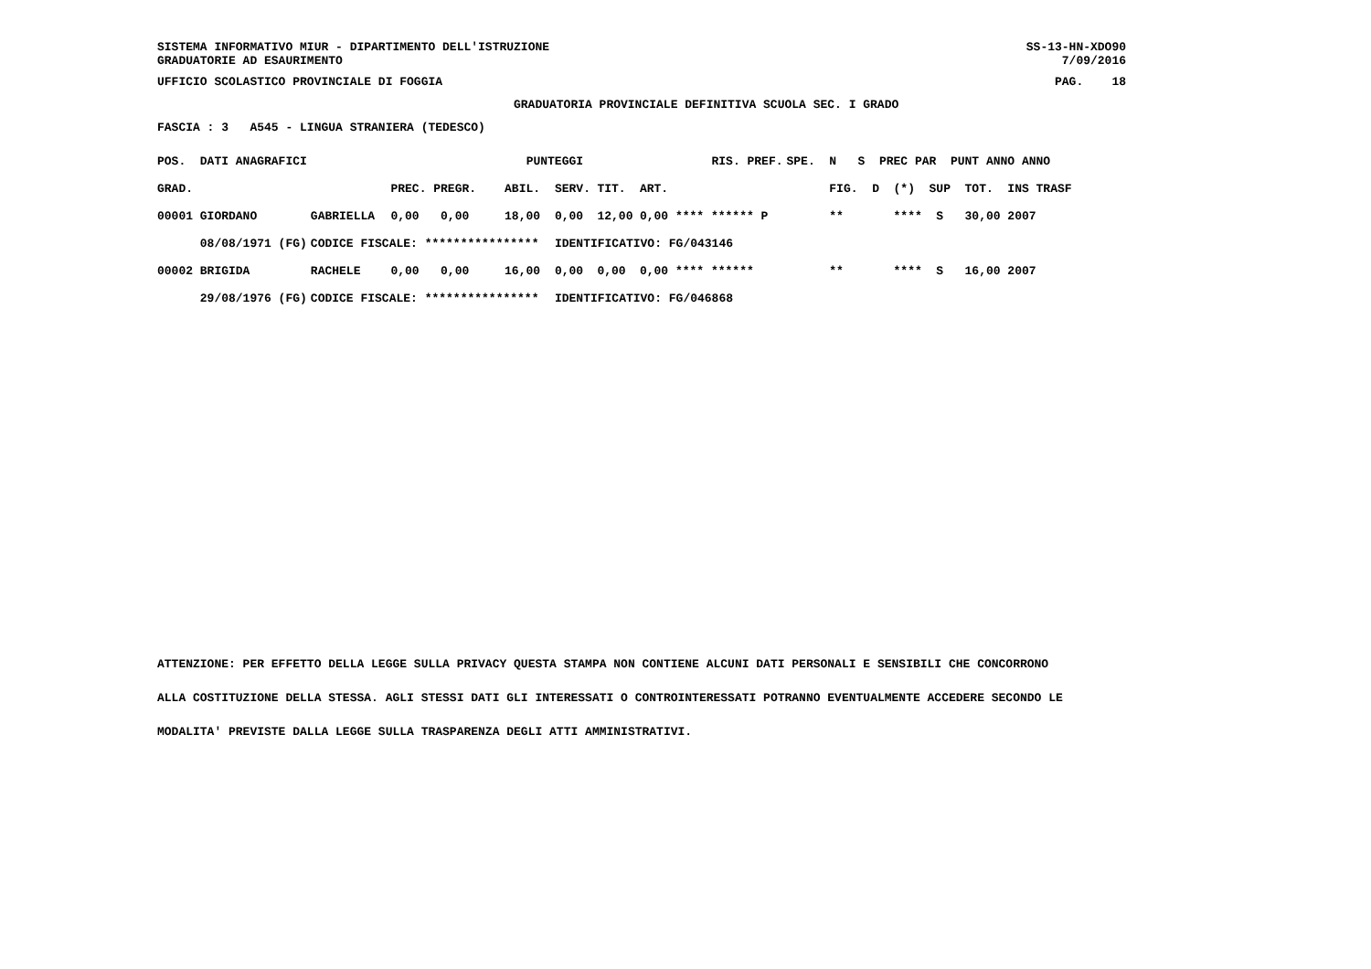SISTEMA INFORMATIVO MIUR - DIPARTIMENTO DELL'ISTRUZIONE SS-13-HN-XDO90
GRADUATORIE AD ESAURIMENTO 7/09/2016
UFFICIO SCOLASTICO PROVINCIALE DI FOGGIA PAG. 18
GRADUATORIA PROVINCIALE DEFINITIVA SCUOLA SEC. I GRADO
FASCIA : 3 A545 - LINGUA STRANIERA (TEDESCO)
| POS. DATI ANAGRAFICI | | PUNTEGGI RIS. PREF. | | | | | | SPE. N S PREC PAR PUNT ANNO ANNO |
| --- | --- | --- | --- | --- | --- | --- | --- | --- |
| GRAD. | | PREC. PREGR. | ABIL. | SERV. | TIT. | ART. | | FIG. D (*) SUP TOT. INS TRASF |
| 00001 GIORDANO | GABRIELLA | 0,00 0,00 | 18,00 | 0,00 | 12,00 | 0,00 **** ****** P | | ** **** S 30,00 2007 |
| 08/08/1971 (FG) | CODICE FISCALE: **************** | | | IDENTIFICATIVO: FG/043146 | | | | |
| 00002 BRIGIDA | RACHELE | 0,00 0,00 | 16,00 | 0,00 | 0,00 | 0,00 **** ****** | | ** **** S 16,00 2007 |
| 29/08/1976 (FG) | CODICE FISCALE: **************** | | | IDENTIFICATIVO: FG/046868 | | | | |
ATTENZIONE: PER EFFETTO DELLA LEGGE SULLA PRIVACY QUESTA STAMPA NON CONTIENE ALCUNI DATI PERSONALI E SENSIBILI CHE CONCORRONO
ALLA COSTITUZIONE DELLA STESSA. AGLI STESSI DATI GLI INTERESSATI O CONTROINTERESSATI POTRANNO EVENTUALMENTE ACCEDERE SECONDO LE
MODALITA' PREVISTE DALLA LEGGE SULLA TRASPARENZA DEGLI ATTI AMMINISTRATIVI.